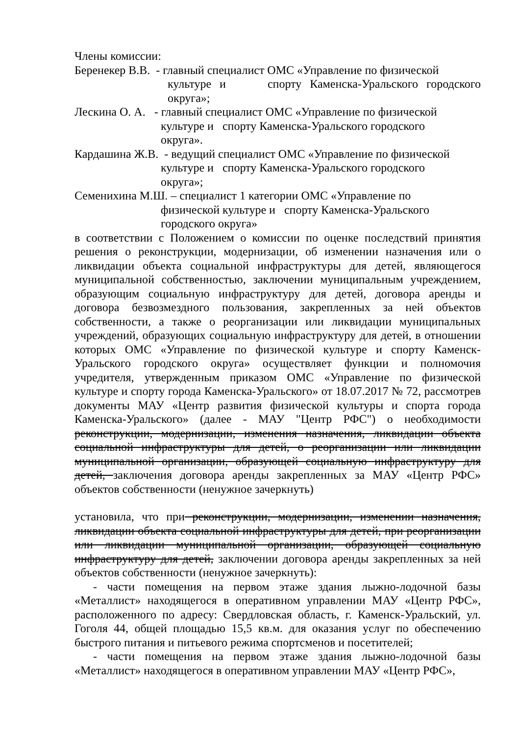Члены комиссии:
Беренекер В.В. - главный специалист ОМС «Управление по физической
культуре и спорту Каменска-Уральского городского округа»;
Лескина О. А. - главный специалист ОМС «Управление по физической
культуре и спорту Каменска-Уральского городского округа».
Кардашина Ж.В. - ведущий специалист ОМС «Управление по физической
культуре и спорту Каменска-Уральского городского округа»;
Семенихина М.Ш. – специалист 1 категории ОМС «Управление по
физической культуре и спорту Каменска-Уральского городского округа»
в соответствии с Положением о комиссии по оценке последствий принятия решения о реконструкции, модернизации, об изменении назначения или о ликвидации объекта социальной инфраструктуры для детей, являющегося муниципальной собственностью, заключении муниципальным учреждением, образующим социальную инфраструктуру для детей, договора аренды и договора безвозмездного пользования, закрепленных за ней объектов собственности, а также о реорганизации или ликвидации муниципальных учреждений, образующих социальную инфраструктуру для детей, в отношении которых ОМС «Управление по физической культуре и спорту Каменск-Уральского городского округа» осуществляет функции и полномочия учредителя, утвержденным приказом ОМС «Управление по физической культуре и спорту города Каменска-Уральского» от 18.07.2017 № 72, рассмотрев документы МАУ «Центр развития физической культуры и спорта города Каменска-Уральского» (далее - МАУ "Центр РФС") о необходимости реконструкции, модернизации, изменения назначения, ликвидации объекта социальной инфраструктуры для детей, о реорганизации или ликвидации муниципальной организации, образующей социальную инфраструктуру для детей, заключения договора аренды закрепленных за МАУ «Центр РФС» объектов собственности (ненужное зачеркнуть)
установила, что при реконструкции, модернизации, изменении назначения, ликвидации объекта социальной инфраструктуры для детей, при реорганизации или ликвидации муниципальной организации, образующей социальную инфраструктуру для детей, заключении договора аренды закрепленных за ней объектов собственности (ненужное зачеркнуть):
- части помещения на первом этаже здания лыжно-лодочной базы «Металлист» находящегося в оперативном управлении МАУ «Центр РФС», расположенного по адресу: Свердловская область, г. Каменск-Уральский, ул. Гоголя 44, общей площадью 15,5 кв.м. для оказания услуг по обеспечению быстрого питания и питьевого режима спортсменов и посетителей;
- части помещения на первом этаже здания лыжно-лодочной базы «Металлист» находящегося в оперативном управлении МАУ «Центр РФС»,